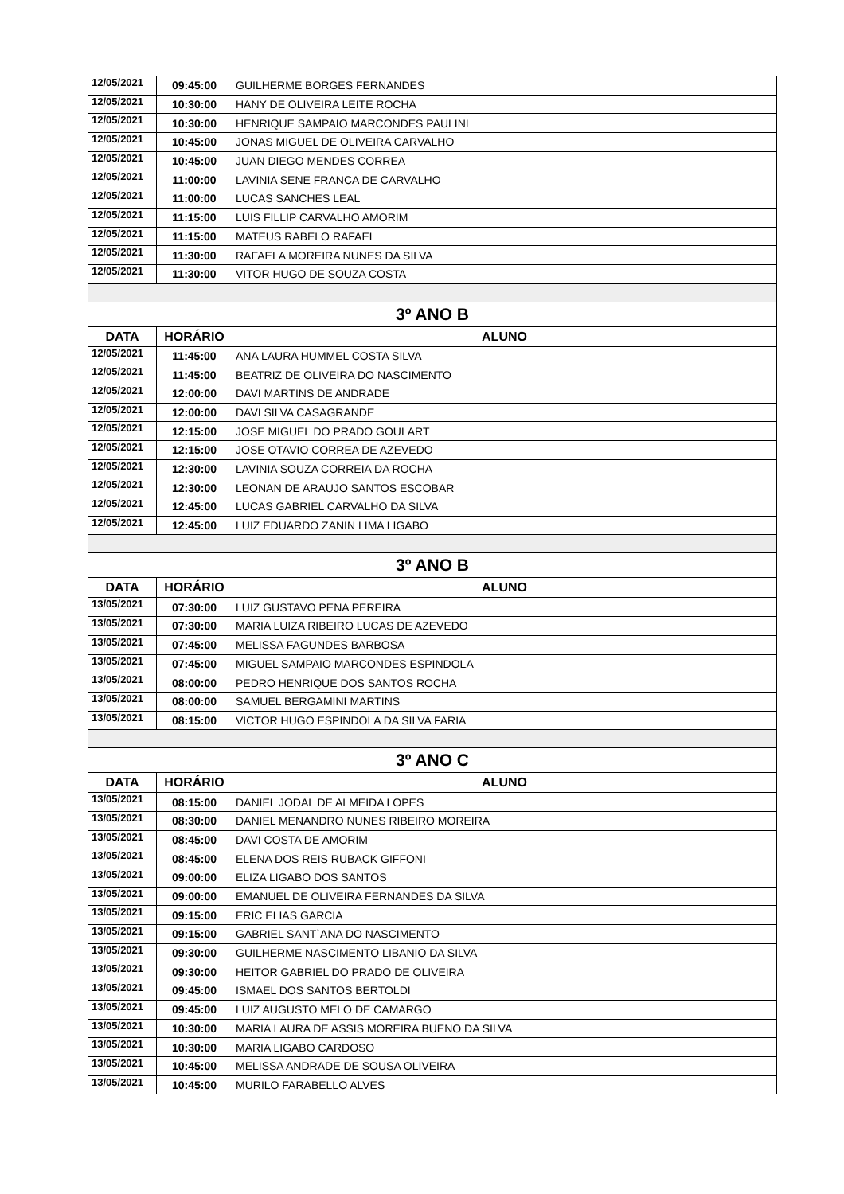| 12/05/2021 | 09:45:00 | GUILHERME BORGES FERNANDES |
| 12/05/2021 | 10:30:00 | HANY DE OLIVEIRA LEITE ROCHA |
| 12/05/2021 | 10:30:00 | HENRIQUE SAMPAIO MARCONDES PAULINI |
| 12/05/2021 | 10:45:00 | JONAS MIGUEL DE OLIVEIRA CARVALHO |
| 12/05/2021 | 10:45:00 | JUAN DIEGO MENDES CORREA |
| 12/05/2021 | 11:00:00 | LAVINIA SENE FRANCA DE CARVALHO |
| 12/05/2021 | 11:00:00 | LUCAS SANCHES LEAL |
| 12/05/2021 | 11:15:00 | LUIS FILLIP CARVALHO AMORIM |
| 12/05/2021 | 11:15:00 | MATEUS RABELO RAFAEL |
| 12/05/2021 | 11:30:00 | RAFAELA MOREIRA NUNES DA SILVA |
| 12/05/2021 | 11:30:00 | VITOR HUGO DE SOUZA COSTA |
| 3º ANO B | | |
| DATA | HORÁRIO | ALUNO |
| 12/05/2021 | 11:45:00 | ANA LAURA HUMMEL COSTA SILVA |
| 12/05/2021 | 11:45:00 | BEATRIZ DE OLIVEIRA DO NASCIMENTO |
| 12/05/2021 | 12:00:00 | DAVI MARTINS DE ANDRADE |
| 12/05/2021 | 12:00:00 | DAVI SILVA CASAGRANDE |
| 12/05/2021 | 12:15:00 | JOSE MIGUEL DO PRADO GOULART |
| 12/05/2021 | 12:15:00 | JOSE OTAVIO CORREA DE AZEVEDO |
| 12/05/2021 | 12:30:00 | LAVINIA SOUZA CORREIA DA ROCHA |
| 12/05/2021 | 12:30:00 | LEONAN DE ARAUJO SANTOS ESCOBAR |
| 12/05/2021 | 12:45:00 | LUCAS GABRIEL CARVALHO DA SILVA |
| 12/05/2021 | 12:45:00 | LUIZ EDUARDO ZANIN LIMA LIGABO |
| 3º ANO B | | |
| DATA | HORÁRIO | ALUNO |
| 13/05/2021 | 07:30:00 | LUIZ GUSTAVO PENA PEREIRA |
| 13/05/2021 | 07:30:00 | MARIA LUIZA RIBEIRO LUCAS DE AZEVEDO |
| 13/05/2021 | 07:45:00 | MELISSA FAGUNDES BARBOSA |
| 13/05/2021 | 07:45:00 | MIGUEL SAMPAIO MARCONDES ESPINDOLA |
| 13/05/2021 | 08:00:00 | PEDRO HENRIQUE DOS SANTOS ROCHA |
| 13/05/2021 | 08:00:00 | SAMUEL BERGAMINI MARTINS |
| 13/05/2021 | 08:15:00 | VICTOR HUGO ESPINDOLA DA SILVA FARIA |
| 3º ANO C | | |
| DATA | HORÁRIO | ALUNO |
| 13/05/2021 | 08:15:00 | DANIEL JODAL DE ALMEIDA LOPES |
| 13/05/2021 | 08:30:00 | DANIEL MENANDRO NUNES RIBEIRO MOREIRA |
| 13/05/2021 | 08:45:00 | DAVI COSTA DE AMORIM |
| 13/05/2021 | 08:45:00 | ELENA DOS REIS RUBACK GIFFONI |
| 13/05/2021 | 09:00:00 | ELIZA LIGABO DOS SANTOS |
| 13/05/2021 | 09:00:00 | EMANUEL DE OLIVEIRA FERNANDES DA SILVA |
| 13/05/2021 | 09:15:00 | ERIC ELIAS GARCIA |
| 13/05/2021 | 09:15:00 | GABRIEL SANT`ANA DO NASCIMENTO |
| 13/05/2021 | 09:30:00 | GUILHERME NASCIMENTO LIBANIO DA SILVA |
| 13/05/2021 | 09:30:00 | HEITOR GABRIEL DO PRADO DE OLIVEIRA |
| 13/05/2021 | 09:45:00 | ISMAEL DOS SANTOS BERTOLDI |
| 13/05/2021 | 09:45:00 | LUIZ AUGUSTO MELO DE CAMARGO |
| 13/05/2021 | 10:30:00 | MARIA LAURA DE ASSIS MOREIRA BUENO DA SILVA |
| 13/05/2021 | 10:30:00 | MARIA LIGABO CARDOSO |
| 13/05/2021 | 10:45:00 | MELISSA ANDRADE DE SOUSA OLIVEIRA |
| 13/05/2021 | 10:45:00 | MURILO FARABELLO ALVES |